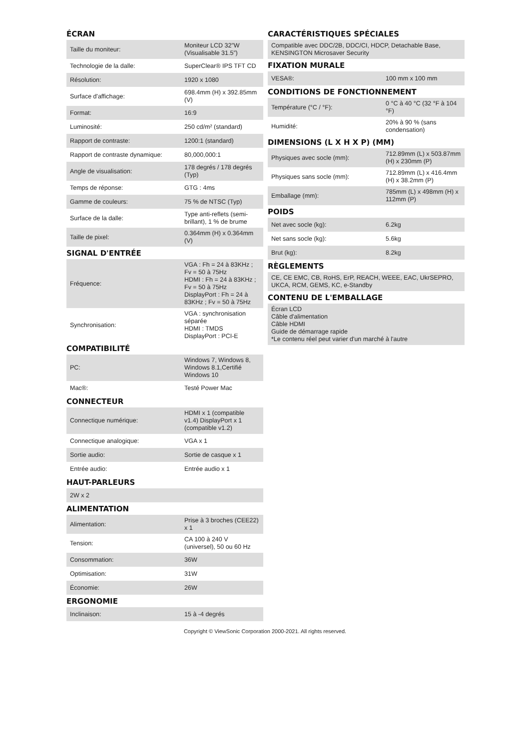ÉCRAN
| Taille du moniteur: | Moniteur LCD 32”W (Visualisable 31.5”) |
| Technologie de la dalle: | SuperClear® IPS TFT CD |
| Résolution: | 1920 x 1080 |
| Surface d'affichage: | 698.4mm (H) x 392.85mm (V) |
| Format: | 16:9 |
| Luminosité: | 250 cd/m² (standard) |
| Rapport de contraste: | 1200:1 (standard) |
| Rapport de contraste dynamique: | 80,000,000:1 |
| Angle de visualisation: | 178 degrés / 178 degrés (Typ) |
| Temps de réponse: | GTG : 4ms |
| Gamme de couleurs: | 75 % de NTSC (Typ) |
| Surface de la dalle: | Type anti-reflets (semi-brillant), 1 % de brume |
| Taille de pixel: | 0.364mm (H) x 0.364mm (V) |
SIGNAL D'ENTRÉE
| Fréquence: | VGA : Fh = 24 à 83KHz ; Fv = 50 à 75Hz HDMI : Fh = 24 à 83KHz ; Fv = 50 à 75Hz DisplayPort : Fh = 24 à 83KHz ; Fv = 50 à 75Hz |
| Synchronisation: | VGA : synchronisation séparée HDMI : TMDS DisplayPort : PCI-E |
COMPATIBILITÉ
| PC: | Windows 7, Windows 8, Windows 8.1,Certifié Windows 10 |
| Mac®: | Testé Power Mac |
CONNECTEUR
| Connectique numérique: | HDMI x 1 (compatible v1.4) DisplayPort x 1 (compatible v1.2) |
| Connectique analogique: | VGA x 1 |
| Sortie audio: | Sortie de casque x 1 |
| Entrée audio: | Entrée audio x 1 |
HAUT-PARLEURS
| 2W x 2 |
ALIMENTATION
| Alimentation: | Prise à 3 broches (CEE22) x 1 |
| Tension: | CA 100 à 240 V (universel), 50 ou 60 Hz |
| Consommation: | 36W |
| Optimisation: | 31W |
| Économie: | 26W |
ERGONOMIE
| Inclinaison: | 15 à -4 degrés |
CARACTÉRISTIQUES SPÉCIALES
| Compatible avec DDC/2B, DDC/CI, HDCP, Detachable Base, KENSINGTON Microsaver Security |
FIXATION MURALE
| VESA®: | 100 mm x 100 mm |
CONDITIONS DE FONCTIONNEMENT
| Température (°C / °F): | 0 °C à 40 °C (32 °F à 104 °F) |
| Humidité: | 20% à 90 % (sans condensation) |
DIMENSIONS (L X H X P) (MM)
| Physiques avec socle (mm): | 712.89mm (L) x 503.87mm (H) x 230mm (P) |
| Physiques sans socle (mm): | 712.89mm (L) x 416.4mm (H) x 38.2mm (P) |
| Emballage (mm): | 785mm (L) x 498mm (H) x 112mm (P) |
POIDS
| Net avec socle (kg): | 6.2kg |
| Net sans socle (kg): | 5.6kg |
| Brut (kg): | 8.2kg |
RÈGLEMENTS
| CE, CE EMC, CB, RoHS, ErP, REACH, WEEE, EAC, UkrSEPRO, UKCA, RCM, GEMS, KC, e-Standby |
CONTENU DE L'EMBALLAGE
| Écran LCD Câble d'alimentation Câble HDMI Guide de démarrage rapide *Le contenu réel peut varier d'un marché à l'autre |
Copyright © ViewSonic Corporation 2000-2021. All rights reserved.